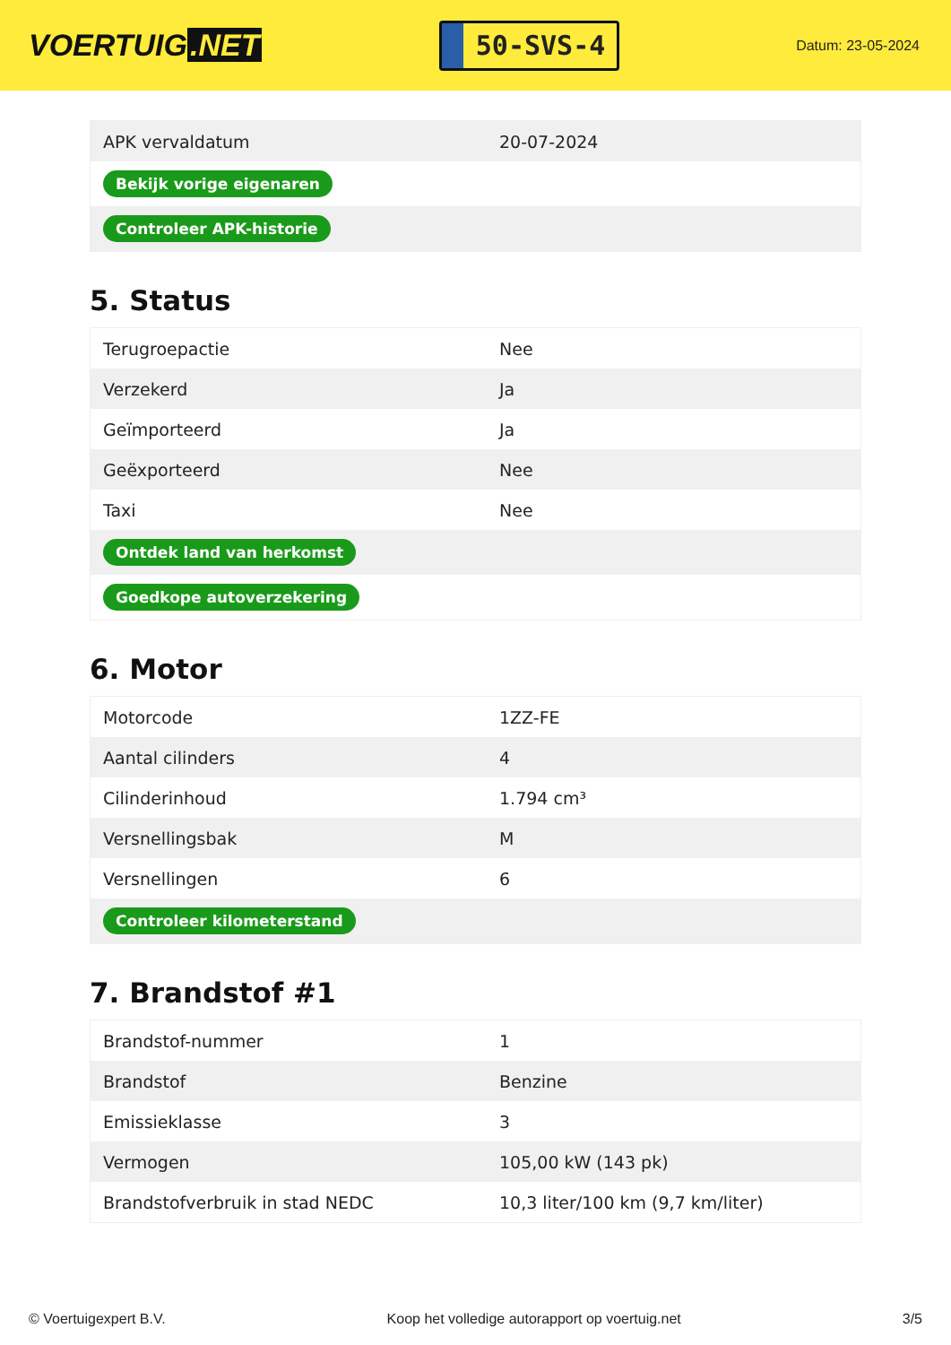VOERTUIG.NET
50-SVS-4
Datum: 23-05-2024
| APK vervaldatum | 20-07-2024 |
| Bekijk vorige eigenaren | |
| Controleer APK-historie | |
5. Status
| Terugroepactie | Nee |
| Verzekerd | Ja |
| Geïmporteerd | Ja |
| Geëxporteerd | Nee |
| Taxi | Nee |
| Ontdek land van herkomst | |
| Goedkope autoverzekering | |
6. Motor
| Motorcode | 1ZZ-FE |
| Aantal cilinders | 4 |
| Cilinderinhoud | 1.794 cm³ |
| Versnellingsbak | M |
| Versnellingen | 6 |
| Controleer kilometerstand | |
7. Brandstof #1
| Brandstof-nummer | 1 |
| Brandstof | Benzine |
| Emissieklasse | 3 |
| Vermogen | 105,00 kW (143 pk) |
| Brandstofverbruik in stad NEDC | 10,3 liter/100 km (9,7 km/liter) |
© Voertuigexpert B.V. Koop het volledige autorapport op voertuig.net 3/5